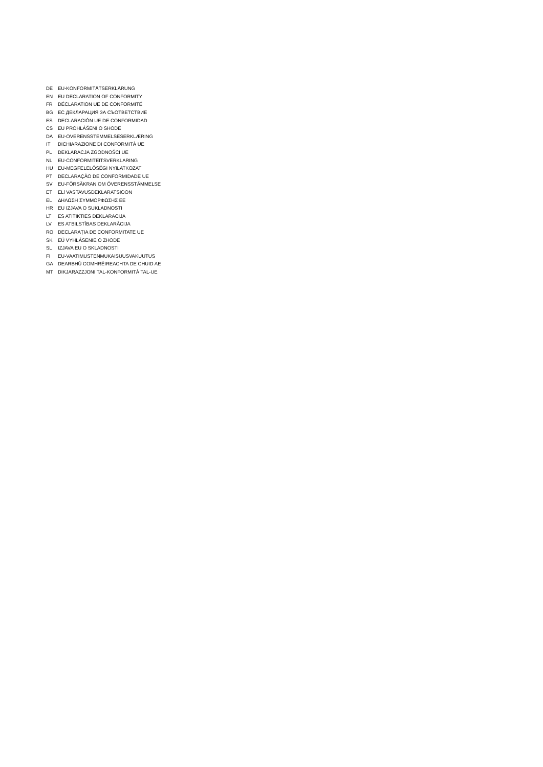| DE | EU-KONFORMITÄTSERKLÄRUNG |
| EN | EU DECLARATION OF CONFORMITY |
| FR | DÉCLARATION UE DE CONFORMITÉ |
| BG | ЕС ДЕКЛАРАЦИЯ ЗА СЪОТВЕТСТВИЕ |
| ES | DECLARACIÓN UE DE CONFORMIDAD |
| CS | EU PROHLÁŠENÍ O SHODĚ |
| DA | EU-OVERENSSTEMMELSESERKLÆRING |
| IT | DICHIARAZIONE DI CONFORMITÀ UE |
| PL | DEKLARACJA ZGODNOŚCI UE |
| NL | EU-CONFORMITEITSVERKLARING |
| HU | EU-MEGFELELŐSÉGI NYILATKOZAT |
| PT | DECLARAÇÃO DE CONFORMIDADE UE |
| SV | EU-FÖRSÄKRAN OM ÖVERENSSTÄMMELSE |
| ET | ELi VASTAVUSDEKLARATSIOON |
| EL | ΔΗΛΩΣΗ ΣΥΜΜΟΡΦΩΣΗΣ ΕΕ |
| HR | EU IZJAVA O SUKLADNOSTI |
| LT | ES ATITIKTIES DEKLARACIJA |
| LV | ES ATBILSTĪBAS DEKLARĀCIJA |
| RO | DECLARAȚIA DE CONFORMITATE UE |
| SK | EÚ VYHLÁSENIE O ZHODE |
| SL | IZJAVA EU O SKLADNOSTI |
| FI | EU-VAATIMUSTENMUKAISUUSVAKUUTUS |
| GA | DEARBHÚ COMHRÉIREACHTA DE CHUID AE |
| MT | DIKJARAZZJONI TAL-KONFORMITÀ TAL-UE |